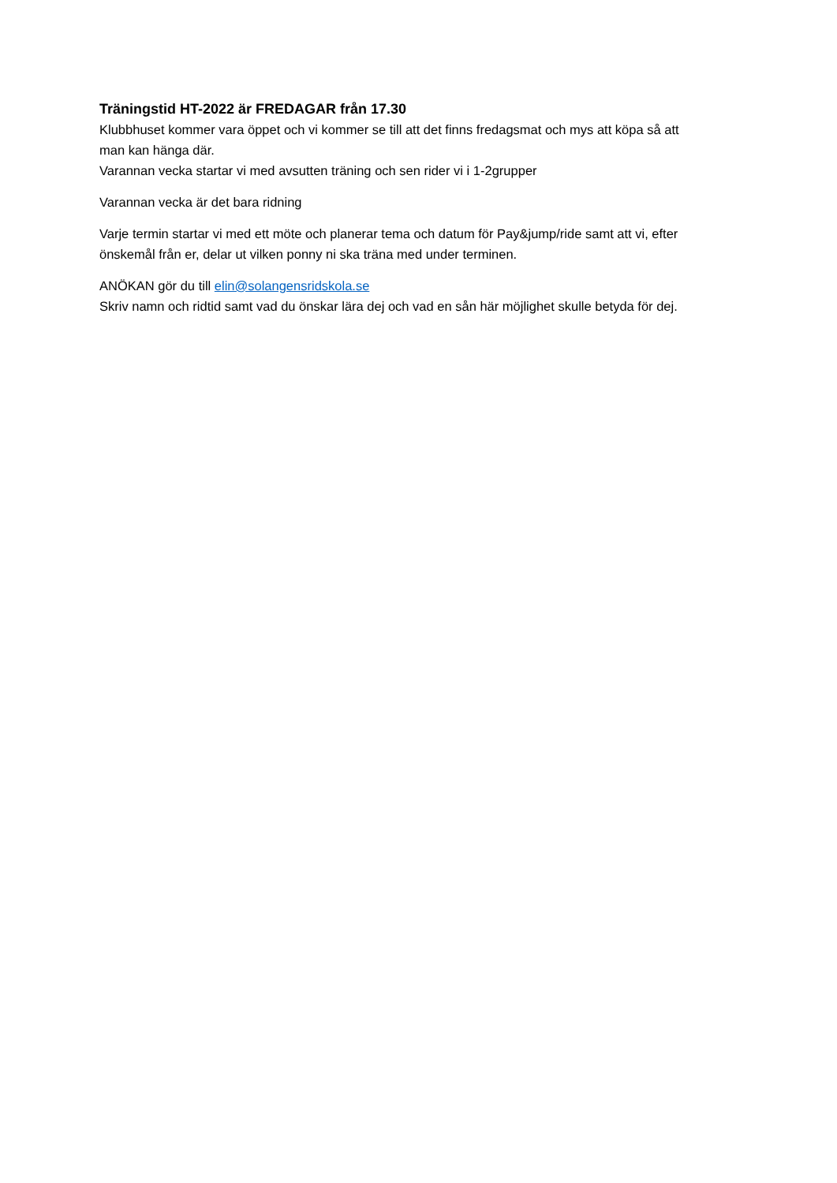Träningstid HT-2022 är FREDAGAR från 17.30
Klubbhuset kommer vara öppet och vi kommer se till att det finns fredagsmat och mys att köpa så att man kan hänga där.
Varannan vecka startar vi med avsutten träning och sen rider vi i 1-2grupper
Varannan vecka är det bara ridning
Varje termin startar vi med ett möte och planerar tema och datum för Pay&jump/ride samt att vi, efter önskemål från er, delar ut vilken ponny ni ska träna med under terminen.
ANÖKAN gör du till elin@solangensridskola.se
Skriv namn och ridtid samt vad du önskar lära dej och vad en sån här möjlighet skulle betyda för dej.